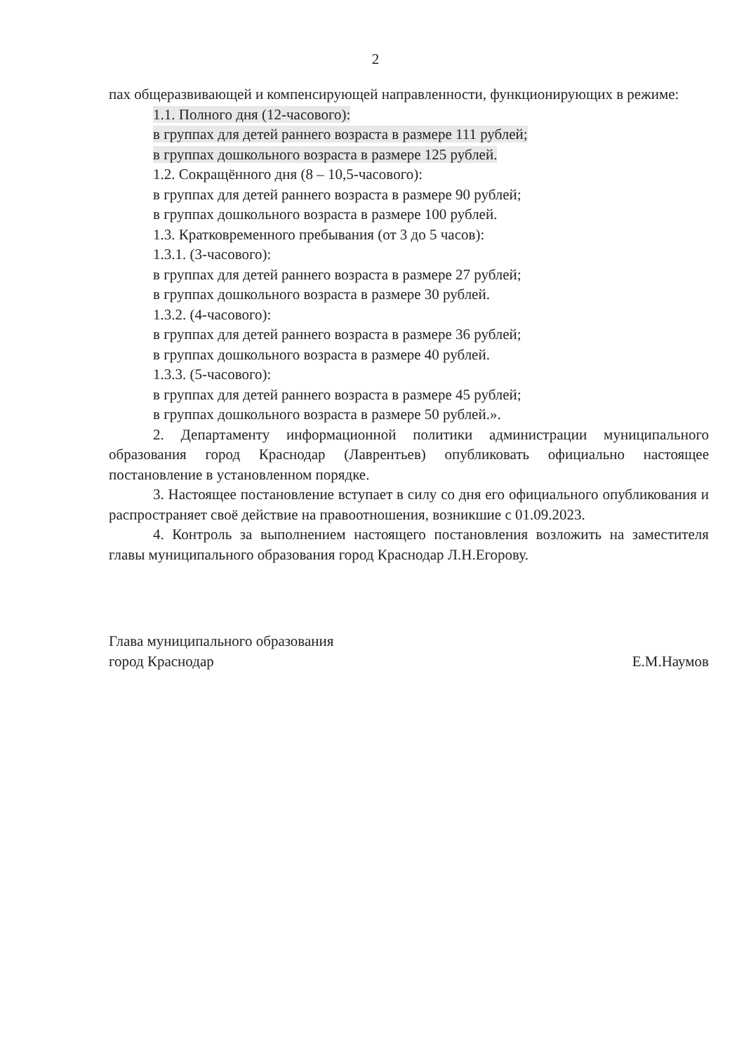2
пах общеразвивающей и компенсирующей направленности, функционирующих в режиме:
1.1. Полного дня (12-часового):
в группах для детей раннего возраста в размере 111 рублей;
в группах дошкольного возраста в размере 125 рублей.
1.2. Сокращённого дня (8 – 10,5-часового):
в группах для детей раннего возраста в размере 90 рублей;
в группах дошкольного возраста в размере 100 рублей.
1.3. Кратковременного пребывания (от 3 до 5 часов):
1.3.1. (3-часового):
в группах для детей раннего возраста в размере 27 рублей;
в группах дошкольного возраста в размере 30 рублей.
1.3.2. (4-часового):
в группах для детей раннего возраста в размере 36 рублей;
в группах дошкольного возраста в размере 40 рублей.
1.3.3. (5-часового):
в группах для детей раннего возраста в размере 45 рублей;
в группах дошкольного возраста в размере 50 рублей.».
2. Департаменту информационной политики администрации муниципального образования город Краснодар (Лаврентьев) опубликовать официально настоящее постановление в установленном порядке.
3. Настоящее постановление вступает в силу со дня его официального опубликования и распространяет своё действие на правоотношения, возникшие с 01.09.2023.
4. Контроль за выполнением настоящего постановления возложить на заместителя главы муниципального образования город Краснодар Л.Н.Егорову.
Глава муниципального образования
город Краснодар
Е.М.Наумов